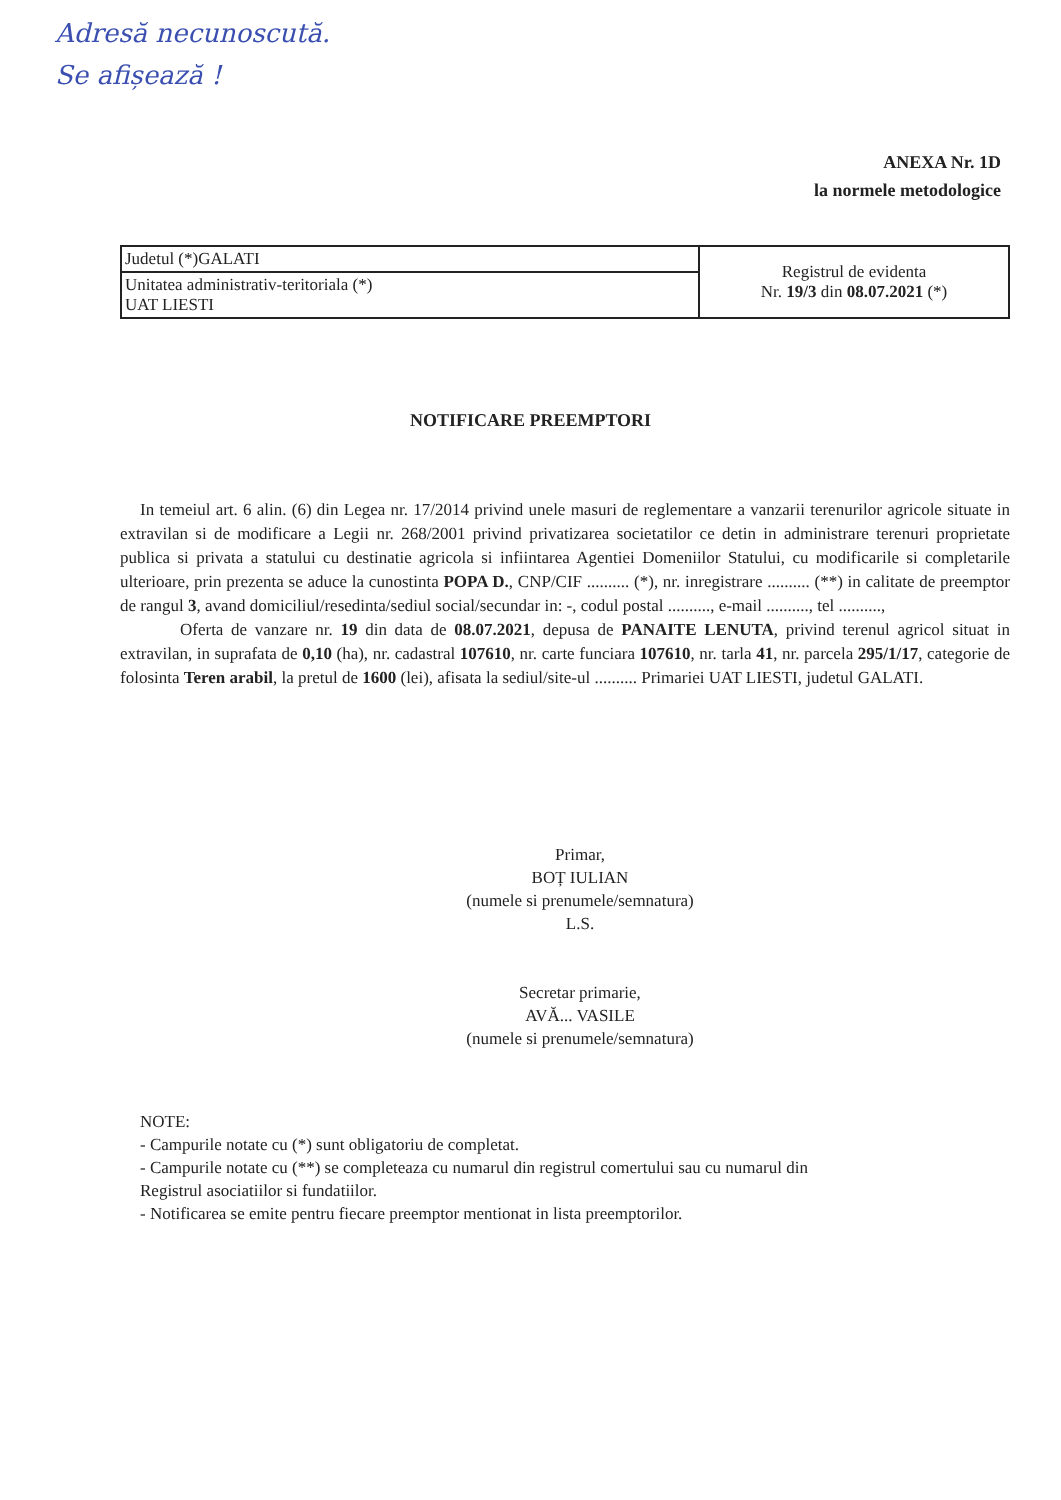Adresă necunoscută.
Se afișează !
ANEXA Nr. 1D
la normele metodologice
| Judetul (*)GALATI | Registrul de evidenta Nr. 19/3 din 08.07.2021 (*) |
| Unitatea administrativ-teritoriala (*) UAT LIESTI | |
NOTIFICARE PREEMPTORI
In temeiul art. 6 alin. (6) din Legea nr. 17/2014 privind unele masuri de reglementare a vanzarii terenurilor agricole situate in extravilan si de modificare a Legii nr. 268/2001 privind privatizarea societatilor ce detin in administrare terenuri proprietate publica si privata a statului cu destinatie agricola si infiintarea Agentiei Domeniilor Statului, cu modificarile si completarile ulterioare, prin prezenta se aduce la cunostinta POPA D., CNP/CIF .......... (*), nr. inregistrare .......... (**) in calitate de preemptor de rangul 3, avand domiciliul/resedinta/sediul social/secundar in: -, codul postal .........., e-mail .........., tel ..........,
Oferta de vanzare nr. 19 din data de 08.07.2021, depusa de PANAITE LENUTA, privind terenul agricol situat in extravilan, in suprafata de 0,10 (ha), nr. cadastral 107610, nr. carte funciara 107610, nr. tarla 41, nr. parcela 295/1/17, categorie de folosinta Teren arabil, la pretul de 1600 (lei), afisata la sediul/site-ul .......... Primariei UAT LIESTI, judetul GALATI.
Primar,
BOȚ IULIAN
(numele si prenumele/semnatura)
L.S.
Secretar primarie,
AVĂ... VASILE
(numele si prenumele/semnatura)
NOTE:
- Campurile notate cu (*) sunt obligatoriu de completat.
- Campurile notate cu (**) se completeaza cu numarul din registrul comertului sau cu numarul din
Registrul asociatiilor si fundatiilor.
- Notificarea se emite pentru fiecare preemptor mentionat in lista preemptorilor.